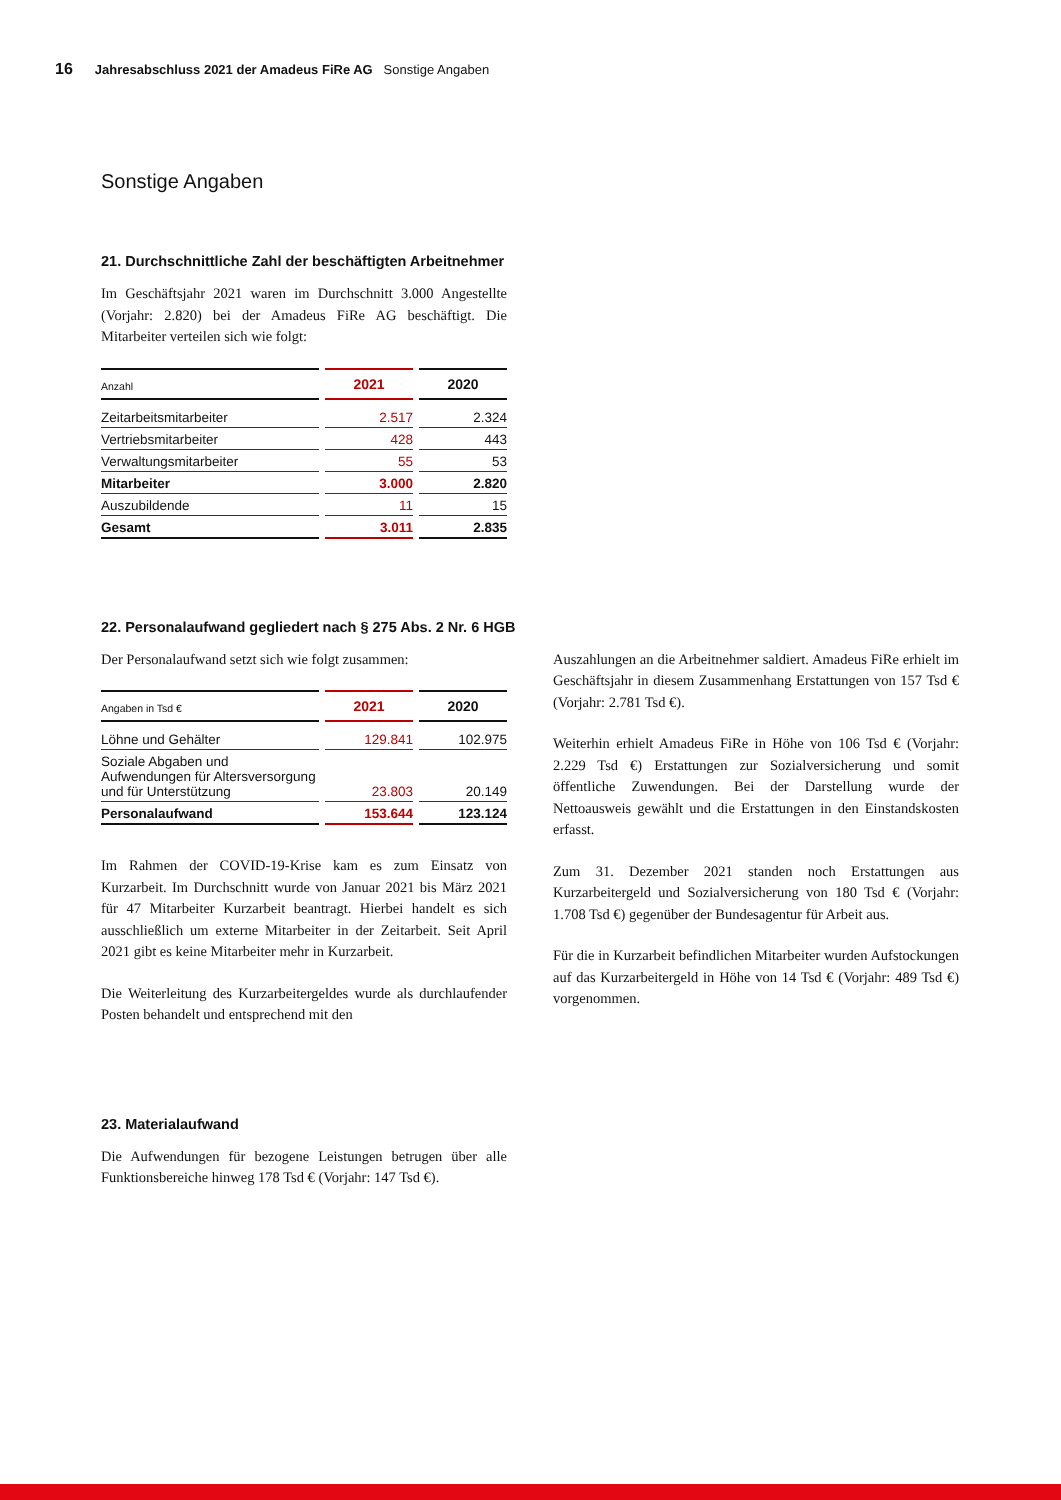16 Jahresabschluss 2021 der Amadeus FiRe AG Sonstige Angaben
Sonstige Angaben
21. Durchschnittliche Zahl der beschäftigten Arbeitnehmer
Im Geschäftsjahr 2021 waren im Durchschnitt 3.000 Angestellte (Vorjahr: 2.820) bei der Amadeus FiRe AG beschäftigt. Die Mitarbeiter verteilen sich wie folgt:
| Anzahl | 2021 | 2020 |
| --- | --- | --- |
| Zeitarbeitsmitarbeiter | 2.517 | 2.324 |
| Vertriebsmitarbeiter | 428 | 443 |
| Verwaltungsmitarbeiter | 55 | 53 |
| Mitarbeiter | 3.000 | 2.820 |
| Auszubildende | 11 | 15 |
| Gesamt | 3.011 | 2.835 |
22. Personalaufwand gegliedert nach § 275 Abs. 2 Nr. 6 HGB
Der Personalaufwand setzt sich wie folgt zusammen:
| Angaben in Tsd € | 2021 | 2020 |
| --- | --- | --- |
| Löhne und Gehälter | 129.841 | 102.975 |
| Soziale Abgaben und Aufwendungen für Altersversorgung und für Unterstützung | 23.803 | 20.149 |
| Personalaufwand | 153.644 | 123.124 |
Im Rahmen der COVID-19-Krise kam es zum Einsatz von Kurzarbeit. Im Durchschnitt wurde von Januar 2021 bis März 2021 für 47 Mitarbeiter Kurzarbeit beantragt. Hierbei handelt es sich ausschließlich um externe Mitarbeiter in der Zeitarbeit. Seit April 2021 gibt es keine Mitarbeiter mehr in Kurzarbeit.
Die Weiterleitung des Kurzarbeitergeldes wurde als durchlaufender Posten behandelt und entsprechend mit den
Auszahlungen an die Arbeitnehmer saldiert. Amadeus FiRe erhielt im Geschäftsjahr in diesem Zusammenhang Erstattungen von 157 Tsd € (Vorjahr: 2.781 Tsd €).
Weiterhin erhielt Amadeus FiRe in Höhe von 106 Tsd € (Vorjahr: 2.229 Tsd €) Erstattungen zur Sozialversicherung und somit öffentliche Zuwendungen. Bei der Darstellung wurde der Nettoausweis gewählt und die Erstattungen in den Einstandskosten erfasst.
Zum 31. Dezember 2021 standen noch Erstattungen aus Kurzarbeitergeld und Sozialversicherung von 180 Tsd € (Vorjahr: 1.708 Tsd €) gegenüber der Bundesagentur für Arbeit aus.
Für die in Kurzarbeit befindlichen Mitarbeiter wurden Aufstockungen auf das Kurzarbeitergeld in Höhe von 14 Tsd € (Vorjahr: 489 Tsd €) vorgenommen.
23. Materialaufwand
Die Aufwendungen für bezogene Leistungen betrugen über alle Funktionsbereiche hinweg 178 Tsd € (Vorjahr: 147 Tsd €).